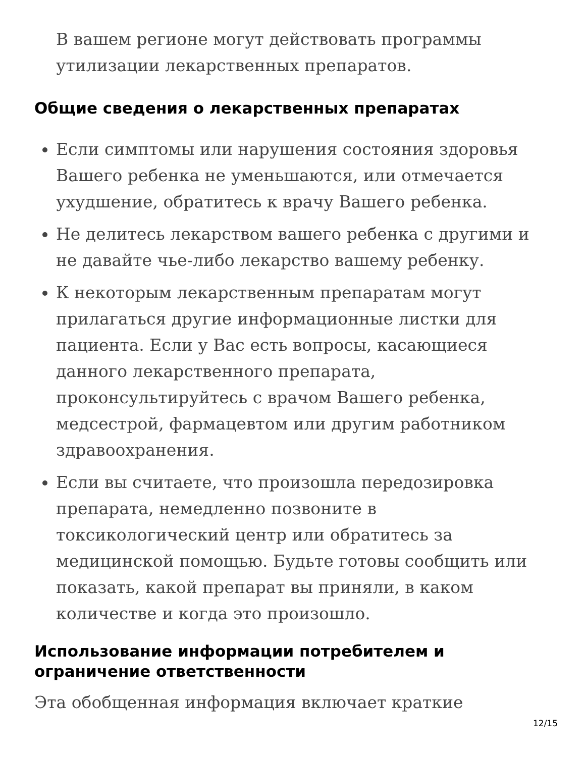В вашем регионе могут действовать программы утилизации лекарственных препаратов.
Общие сведения о лекарственных препаратах
Если симптомы или нарушения состояния здоровья Вашего ребенка не уменьшаются, или отмечается ухудшение, обратитесь к врачу Вашего ребенка.
Не делитесь лекарством вашего ребенка с другими и не давайте чье-либо лекарство вашему ребенку.
К некоторым лекарственным препаратам могут прилагаться другие информационные листки для пациента. Если у Вас есть вопросы, касающиеся данного лекарственного препарата, проконсультируйтесь с врачом Вашего ребенка, медсестрой, фармацевтом или другим работником здравоохранения.
Если вы считаете, что произошла передозировка препарата, немедленно позвоните в токсикологический центр или обратитесь за медицинской помощью. Будьте готовы сообщить или показать, какой препарат вы приняли, в каком количестве и когда это произошло.
Использование информации потребителем и ограничение ответственности
Эта обобщенная информация включает краткие
12/15